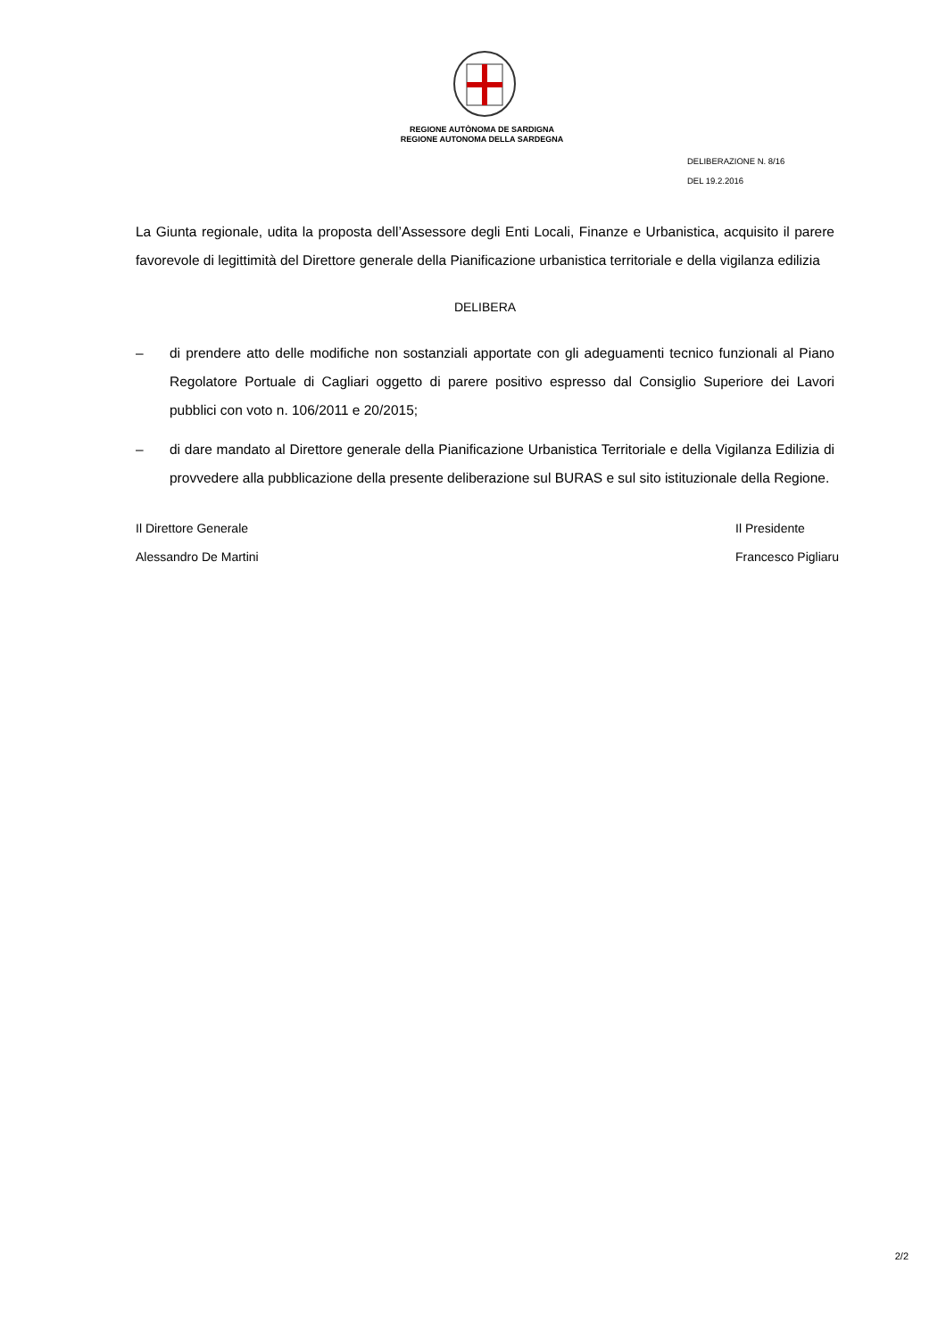REGIONE AUTÒNOMA DE SARDIGNA
REGIONE AUTONOMA DELLA SARDEGNA
DELIBERAZIONE N. 8/16
DEL 19.2.2016
La Giunta regionale, udita la proposta dell’Assessore degli Enti Locali, Finanze e Urbanistica, acquisito il parere favorevole di legittimità del Direttore generale della Pianificazione urbanistica territoriale e della vigilanza edilizia
DELIBERA
– di prendere atto delle modifiche non sostanziali apportate con gli adeguamenti tecnico funzionali al Piano Regolatore Portuale di Cagliari oggetto di parere positivo espresso dal Consiglio Superiore dei Lavori pubblici con voto n. 106/2011 e 20/2015;
– di dare mandato al Direttore generale della Pianificazione Urbanistica Territoriale e della Vigilanza Edilizia di provvedere alla pubblicazione della presente deliberazione sul BURAS e sul sito istituzionale della Regione.
Il Direttore Generale
Alessandro De Martini
Il Presidente
Francesco Pigliaru
2/2